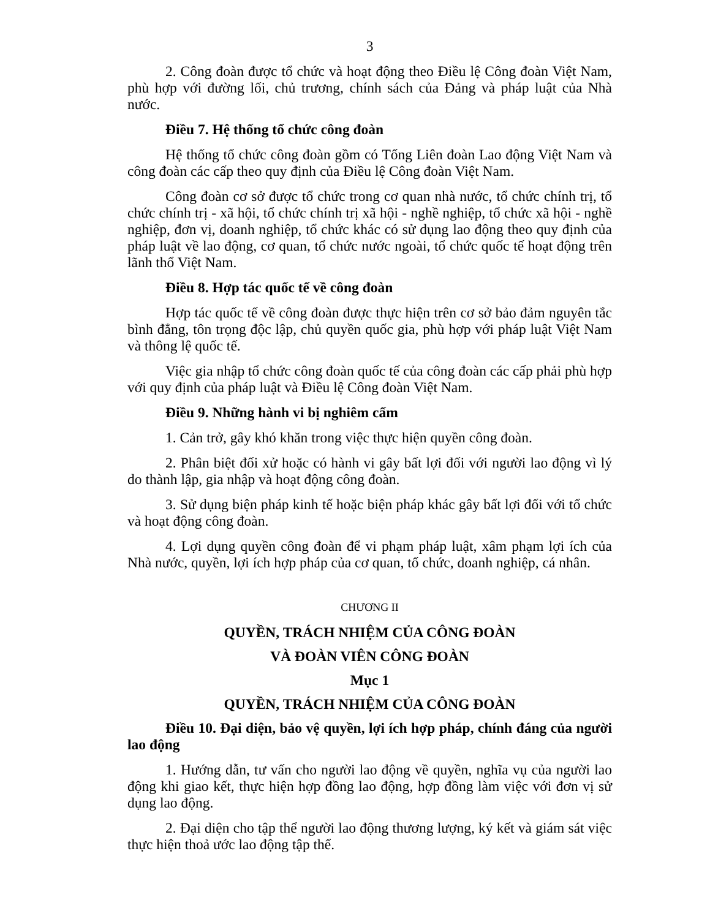3
2. Công đoàn được tổ chức và hoạt động theo Điều lệ Công đoàn Việt Nam, phù hợp với đường lối, chủ trương, chính sách của Đảng và pháp luật của Nhà nước.
Điều 7. Hệ thống tổ chức công đoàn
Hệ thống tổ chức công đoàn gồm có Tổng Liên đoàn Lao động Việt Nam và công đoàn các cấp theo quy định của Điều lệ Công đoàn Việt Nam.
Công đoàn cơ sở được tổ chức trong cơ quan nhà nước, tổ chức chính trị, tổ chức chính trị - xã hội, tổ chức chính trị xã hội - nghề nghiệp, tổ chức xã hội - nghề nghiệp, đơn vị, doanh nghiệp, tổ chức khác có sử dụng lao động theo quy định của pháp luật về lao động, cơ quan, tổ chức nước ngoài, tổ chức quốc tế hoạt động trên lãnh thổ Việt Nam.
Điều 8. Hợp tác quốc tế về công đoàn
Hợp tác quốc tế về công đoàn được thực hiện trên cơ sở bảo đảm nguyên tắc bình đẳng, tôn trọng độc lập, chủ quyền quốc gia, phù hợp với pháp luật Việt Nam và thông lệ quốc tế.
Việc gia nhập tổ chức công đoàn quốc tế của công đoàn các cấp phải phù hợp với quy định của pháp luật và Điều lệ Công đoàn Việt Nam.
Điều 9. Những hành vi bị nghiêm cấm
1. Cản trở, gây khó khăn trong việc thực hiện quyền công đoàn.
2. Phân biệt đối xử hoặc có hành vi gây bất lợi đối với người lao động vì lý do thành lập, gia nhập và hoạt động công đoàn.
3. Sử dụng biện pháp kinh tế hoặc biện pháp khác gây bất lợi đối với tổ chức và hoạt động công đoàn.
4. Lợi dụng quyền công đoàn để vi phạm pháp luật, xâm phạm lợi ích của Nhà nước, quyền, lợi ích hợp pháp của cơ quan, tổ chức, doanh nghiệp, cá nhân.
CHƯƠNG II
QUYỀN, TRÁCH NHIỆM CỦA CÔNG ĐOÀN
VÀ ĐOÀN VIÊN CÔNG ĐOÀN
Mục 1
QUYỀN, TRÁCH NHIỆM CỦA CÔNG ĐOÀN
Điều 10. Đại diện, bảo vệ quyền, lợi ích hợp pháp, chính đáng của người lao động
1. Hướng dẫn, tư vấn cho người lao động về quyền, nghĩa vụ của người lao động khi giao kết, thực hiện hợp đồng lao động, hợp đồng làm việc với đơn vị sử dụng lao động.
2. Đại diện cho tập thể người lao động thương lượng, ký kết và giám sát việc thực hiện thoả ước lao động tập thể.